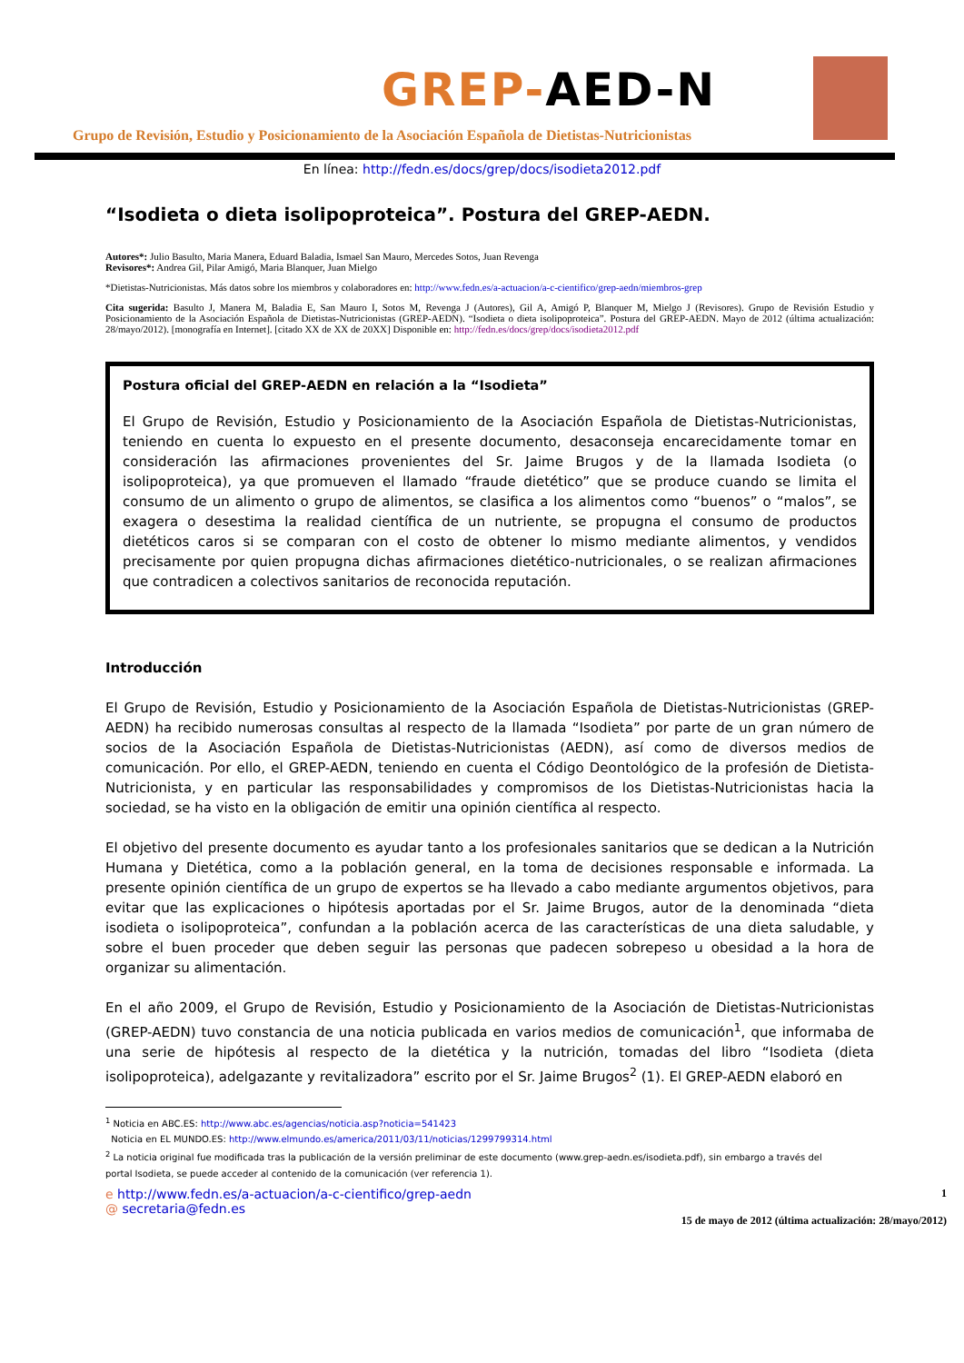GREP-AED-N
Grupo de Revisión, Estudio y Posicionamiento de la Asociación Española de Dietistas-Nutricionistas
En línea: http://fedn.es/docs/grep/docs/isodieta2012.pdf
“Isodieta o dieta isolipoproteica”. Postura del GREP-AEDN.
Autores*: Julio Basulto, Maria Manera, Eduard Baladia, Ismael San Mauro, Mercedes Sotos, Juan Revenga
Revisores*: Andrea Gil, Pilar Amigó, Maria Blanquer, Juan Mielgo
*Dietistas-Nutricionistas. Más datos sobre los miembros y colaboradores en: http://www.fedn.es/a-actuacion/a-c-cientifico/grep-aedn/miembros-grep
Cita sugerida: Basulto J, Manera M, Baladia E, San Mauro I, Sotos M, Revenga J (Autores), Gil A, Amigó P, Blanquer M, Mielgo J (Revisores). Grupo de Revisión Estudio y Posicionamiento de la Asociación Española de Dietistas-Nutricionistas (GREP-AEDN). “Isodieta o dieta isolipoproteica”. Postura del GREP-AEDN. Mayo de 2012 (última actualización: 28/mayo/2012). [monografía en Internet]. [citado XX de XX de 20XX] Disponible en: http://fedn.es/docs/grep/docs/isodieta2012.pdf
Postura oficial del GREP-AEDN en relación a la “Isodieta”
El Grupo de Revisión, Estudio y Posicionamiento de la Asociación Española de Dietistas-Nutricionistas, teniendo en cuenta lo expuesto en el presente documento, desaconseja encarecidamente tomar en consideración las afirmaciones provenientes del Sr. Jaime Brugos y de la llamada Isodieta (o isolipoproteica), ya que promueven el llamado “fraude dietético” que se produce cuando se limita el consumo de un alimento o grupo de alimentos, se clasifica a los alimentos como “buenos” o “malos”, se exagera o desestima la realidad científica de un nutriente, se propugna el consumo de productos dietéticos caros si se comparan con el costo de obtener lo mismo mediante alimentos, y vendidos precisamente por quien propugna dichas afirmaciones dietético-nutricionales, o se realizan afirmaciones que contradicen a colectivos sanitarios de reconocida reputación.
Introducción
El Grupo de Revisión, Estudio y Posicionamiento de la Asociación Española de Dietistas-Nutricionistas (GREP-AEDN) ha recibido numerosas consultas al respecto de la llamada “Isodieta” por parte de un gran número de socios de la Asociación Española de Dietistas-Nutricionistas (AEDN), así como de diversos medios de comunicación. Por ello, el GREP-AEDN, teniendo en cuenta el Código Deontológico de la profesión de Dietista-Nutricionista, y en particular las responsabilidades y compromisos de los Dietistas-Nutricionistas hacia la sociedad, se ha visto en la obligación de emitir una opinión científica al respecto.
El objetivo del presente documento es ayudar tanto a los profesionales sanitarios que se dedican a la Nutrición Humana y Dietética, como a la población general, en la toma de decisiones responsable e informada. La presente opinión científica de un grupo de expertos se ha llevado a cabo mediante argumentos objetivos, para evitar que las explicaciones o hipótesis aportadas por el Sr. Jaime Brugos, autor de la denominada “dieta isodieta o isolipoproteica”, confundan a la población acerca de las características de una dieta saludable, y sobre el buen proceder que deben seguir las personas que padecen sobrepeso u obesidad a la hora de organizar su alimentación.
En el año 2009, el Grupo de Revisión, Estudio y Posicionamiento de la Asociación de Dietistas-Nutricionistas (GREP-AEDN) tuvo constancia de una noticia publicada en varios medios de comunicación<sup>1</sup>, que informaba de una serie de hipótesis al respecto de la dietética y la nutrición, tomadas del libro “Isodieta (dieta isolipoproteica), adelgazante y revitalizadora” escrito por el Sr. Jaime Brugos<sup>2</sup> (1). El GREP-AEDN elaboró en
<sup>1</sup> Noticia en ABC.ES: http://www.abc.es/agencias/noticia.asp?noticia=541423
Noticia en EL MUNDO.ES: http://www.elmundo.es/america/2011/03/11/noticias/1299799314.html
<sup>2</sup> La noticia original fue modificada tras la publicación de la versión preliminar de este documento (www.grep-aedn.es/isodieta.pdf), sin embargo a través del portal Isodieta, se puede acceder al contenido de la comunicación (ver referencia 1).
e http://www.fedn.es/a-actuacion/a-c-cientifico/grep-aedn
@ secretaria@fedn.es
1
15 de mayo de 2012 (última actualización: 28/mayo/2012)